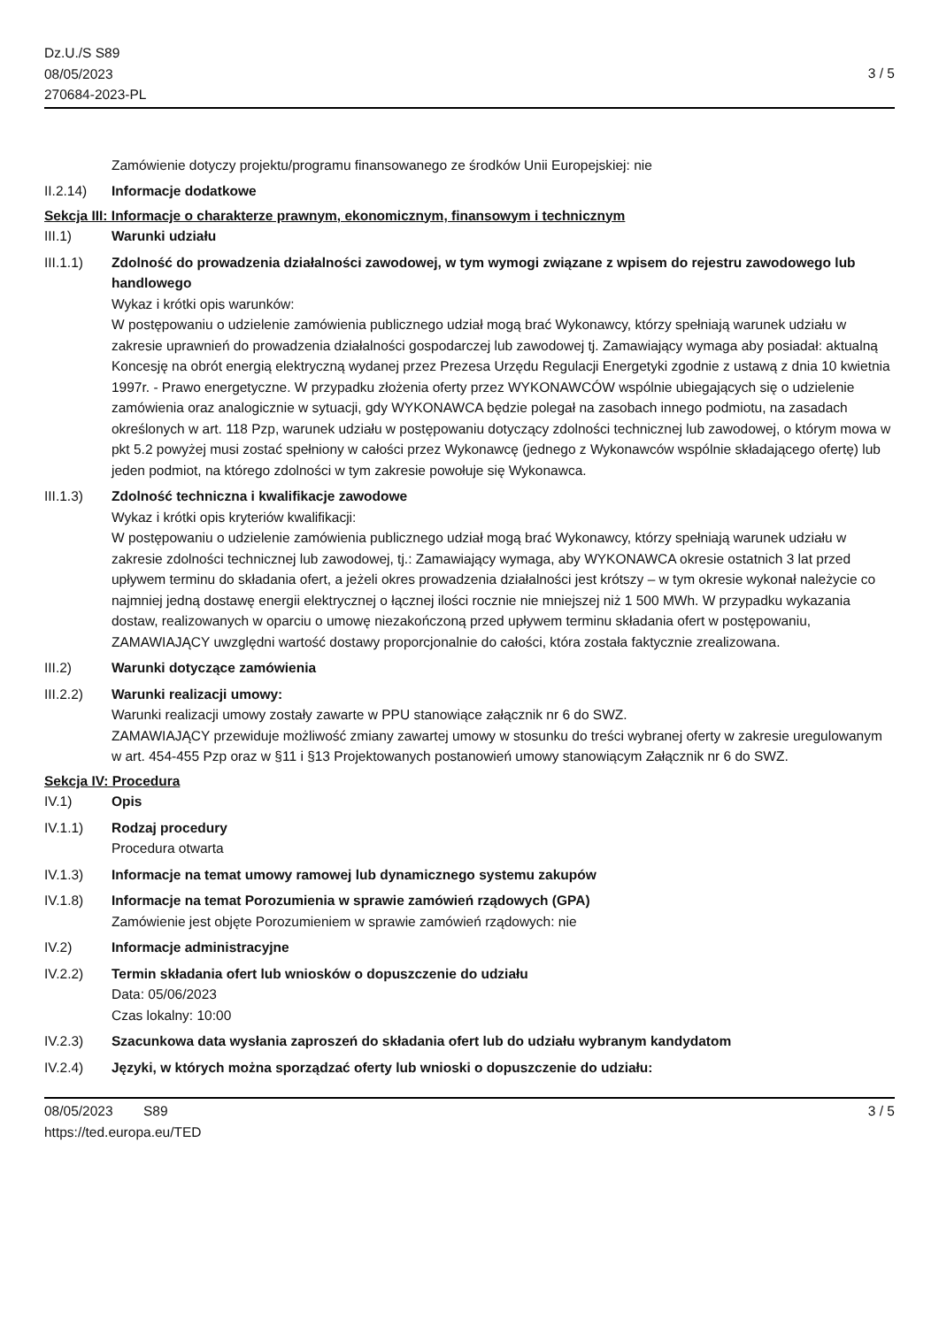Dz.U./S S89
08/05/2023
270684-2023-PL
3 / 5
Zamówienie dotyczy projektu/programu finansowanego ze środków Unii Europejskiej: nie
II.2.14) Informacje dodatkowe
Sekcja III: Informacje o charakterze prawnym, ekonomicznym, finansowym i technicznym
III.1) Warunki udziału
III.1.1) Zdolność do prowadzenia działalności zawodowej, w tym wymogi związane z wpisem do rejestru zawodowego lub handlowego
Wykaz i krótki opis warunków:
W postępowaniu o udzielenie zamówienia publicznego udział mogą brać Wykonawcy, którzy spełniają warunek udziału w zakresie uprawnień do prowadzenia działalności gospodarczej lub zawodowej tj. Zamawiający wymaga aby posiadał: aktualną Koncesję na obrót energią elektryczną wydanej przez Prezesa Urzędu Regulacji Energetyki zgodnie z ustawą z dnia 10 kwietnia 1997r. - Prawo energetyczne. W przypadku złożenia oferty przez WYKONAWCÓW wspólnie ubiegających się o udzielenie zamówienia oraz analogicznie w sytuacji, gdy WYKONAWCA będzie polegał na zasobach innego podmiotu, na zasadach określonych w art. 118 Pzp, warunek udziału w postępowaniu dotyczący zdolności technicznej lub zawodowej, o którym mowa w pkt 5.2 powyżej musi zostać spełniony w całości przez Wykonawcę (jednego z Wykonawców wspólnie składającego ofertę) lub jeden podmiot, na którego zdolności w tym zakresie powołuje się Wykonawca.
III.1.3) Zdolność techniczna i kwalifikacje zawodowe
Wykaz i krótki opis kryteriów kwalifikacji:
W postępowaniu o udzielenie zamówienia publicznego udział mogą brać Wykonawcy, którzy spełniają warunek udziału w zakresie zdolności technicznej lub zawodowej, tj.: Zamawiający wymaga, aby WYKONAWCA okresie ostatnich 3 lat przed upływem terminu do składania ofert, a jeżeli okres prowadzenia działalności jest krótszy – w tym okresie wykonał należycie co najmniej jedną dostawę energii elektrycznej o łącznej ilości rocznie nie mniejszej niż 1 500 MWh. W przypadku wykazania dostaw, realizowanych w oparciu o umowę niezakończoną przed upływem terminu składania ofert w postępowaniu, ZAMAWIAJĄCY uwzględni wartość dostawy proporcjonalnie do całości, która została faktycznie zrealizowana.
III.2) Warunki dotyczące zamówienia
III.2.2) Warunki realizacji umowy:
Warunki realizacji umowy zostały zawarte w PPU stanowiące załącznik nr 6 do SWZ.
ZAMAWIAJĄCY przewiduje możliwość zmiany zawartej umowy w stosunku do treści wybranej oferty w zakresie uregulowanym w art. 454-455 Pzp oraz w §11 i §13 Projektowanych postanowień umowy stanowiącym Załącznik nr 6 do SWZ.
Sekcja IV: Procedura
IV.1) Opis
IV.1.1) Rodzaj procedury
Procedura otwarta
IV.1.3) Informacje na temat umowy ramowej lub dynamicznego systemu zakupów
IV.1.8) Informacje na temat Porozumienia w sprawie zamówień rządowych (GPA)
Zamówienie jest objęte Porozumieniem w sprawie zamówień rządowych: nie
IV.2) Informacje administracyjne
IV.2.2) Termin składania ofert lub wniosków o dopuszczenie do udziału
Data: 05/06/2023
Czas lokalny: 10:00
IV.2.3) Szacunkowa data wysłania zaproszeń do składania ofert lub do udziału wybranym kandydatom
IV.2.4) Języki, w których można sporządzać oferty lub wnioski o dopuszczenie do udziału:
08/05/2023 S89
https://ted.europa.eu/TED
3 / 5